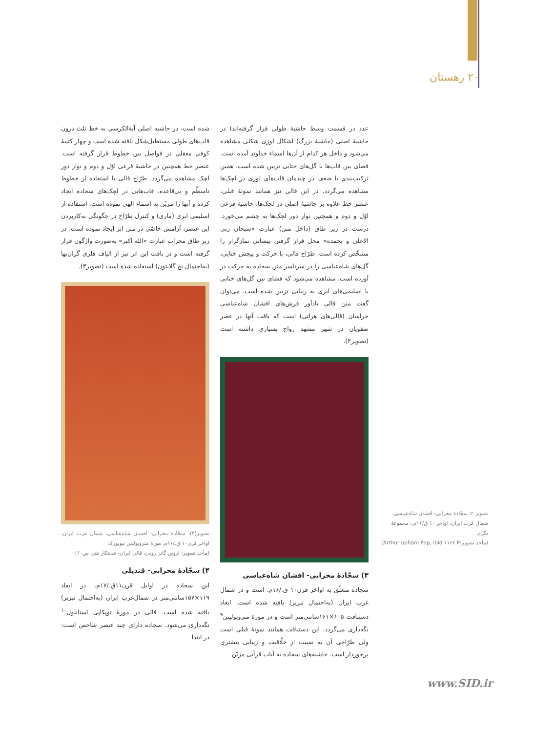۲۰ رهستان
عدد در قسمت وسط حاشیهٔ طولی قرار گرفته‌اند) در حاشیهٔ اصلی (حاشیهٔ بزرگ) اشکال لوزی شکلی مشاهده می‌شود و داخل هر کدام از آن‌ها اسماء خداوند آمده است. فضای بین قاب‌ها با گل‌های ختایی تزیین شده است. همین ترکیب‌بندی با ضعف در چیدمان قاب‌های لوزی در لچک‌ها مشاهده می‌گردد. در این قالی نیز همانند نمونهٔ قبلی، عنصر خط علاوه بر حاشیهٔ اصلی در لچک‌ها، حاشیهٔ فرعی اوّل و دوم و همچنین نوار دور لچک‌ها به چشم می‌خورد. درست در زیر طاق (داخل متن) عبارت «سبحان ربی الاعلی و بحمده» محل قرار گرفتن پیشانی نمازگزار را مشخّص کرده است. طرّاح قالی، با حرکت و پیچش ختایی، گل‌های شاه‌عباسی را در سرتاسر متن سجاده به حرکت در آورده است. مشاهده می‌شود که فضای بین گل‌های ختایی با اسلیمی‌های ابری به زیبایی تزیین شده است. می‌توان گفت متن قالی یادآور فرش‌های افشان شاه‌عباسی خراسان (قالی‌های هراتی) است که بافت آنها در عصر صفویان در شهر مشهد رواج بسیاری داشته است (تصویر۲).
۳) سجّادهٔ محرابی- افشان شاه‌عباسی
سجاده متعلّق به اواخر قرن۱۰ ق./۱۶م. است و در شمال غرب ایران (به‌احتمال تبریز) بافته شده است. ابعاد دستبافت ۱۰۵×۱۶۱سانتی‌متر است و در موزهٔ مترو‌پولیتن<sup>۹</sup> نگه‌داری می‌گردد. این دستبافت همانند نمونهٔ قبلی است ولی طرّاحی آن به نسبت از خلّاقیت و زیبایی بیشتری برخوردار است. حاشیه‌های سجاده به آیات قرآنی مزیّن
شده است، در حاشیه اصلی آیهٔ‌الکرسی به خط ثلث درون قاب‌های طولی مستطیل‌شکل بافته شده است و چهار کتیبهٔ کوفی معقلی در فواصل بین خطوط قرار گرفته است. عنصر خط همچنین در حاشیهٔ فرعی اوّل و دوم و نوار دور لچک مشاهده می‌گردد. طرّاح قالی با استفاده از خطوط نامنظّم و بی‌قاعده، قاب‌هایی در لچک‌های سجاده ایجاد کرده و آنها را مزیّن به اسماء الهی نموده است. استفاده از اسلیمی ابری (ماری) و کنترل طرّاح در چگونگی به‌کاربردن این عنصر، آرامش خاصّی در متن اثر ایجاد نموده است. در زیر طاق محراب عبارت «الله اکبر» به‌صورت واژگون قرار گرفته است و در بافت این اثر نیز از الیاف فلزی گران‌بها (به‌احتمال نخ گلابتون) استفاده شده است (تصویر۳).
تصویر(۳): سجّادهٔ محرابی- افشان شاه‌عباسی، شمال غرب ایران، اواخر قرن۱۰ ق./۱۶م، موزهٔ متروپولیتن نیویورک
(مأخذ تصویر: اروین گانز رودن، قالی ایران- شاهکار هنر، ص۶۰)
۴) سجّادهٔ محرابی- قندیلی
این سجاده در اوایل قرن۱۱ق./۱۷م. در ابعاد ۱۱۹×۱۵۷سانتی‌متر در شمال‌غرب ایران (به‌احتمال تبریز) بافته شده است. قالی در موزهٔ توپکاپی استانبول<sup>۱۰</sup> نگه‌داری می‌شود. سجاده دارای چند عنصر شاخص است: در ابتدا
تصویر ۲: سجّادهٔ محرابی- افشان شاه‌عباسی، شمال غرب ایران، اواخر ۱۰ ق/۱۶م.، مجموعهٔ بکری
(مأخذ تصویر:Arthur upham Pop, ibid ۱۱۶۶.P)
www.SID.ir